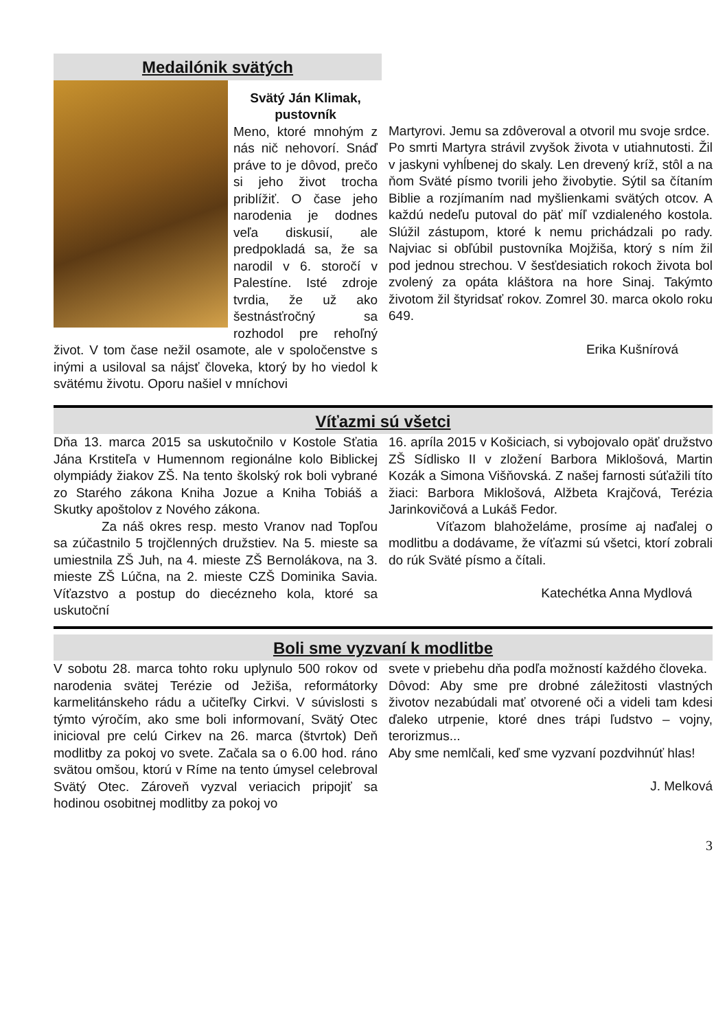Medailónik svätých
Svätý Ján Klimak, pustovník
Meno, ktoré mnohým z nás nič nehovorí. Snáď práve to je dôvod, prečo si jeho život trocha priblížiť. O čase jeho narodenia je dodnes veľa diskusií, ale predpokladá sa, že sa narodil v 6. storočí v Palestíne. Isté zdroje tvrdia, že už ako šestnásťročný sa rozhodol pre rehoľný život. V tom čase nežil osamote, ale v spoločenstve s inými a usiloval sa nájsť človeka, ktorý by ho viedol k svätému životu. Oporu našiel v mníchovi
Martyrovi. Jemu sa zdôveroval a otvoril mu svoje srdce.
Po smrti Martyra strávil zvyšok života v utiahnutosti. Žil v jaskyni vyhĺbenej do skaly. Len drevený kríž, stôl a na ňom Sväté písmo tvorili jeho živobytie. Sýtil sa čítaním Biblie a rozjímaním nad myšlienkami svätých otcov. A každú nedeľu putoval do päť míľ vzdialeného kostola. Slúžil zástupom, ktoré k nemu prichádzali po rady. Najviac si obľúbil pustovníka Mojžiša, ktorý s ním žil pod jednou strechou. V šesťdesiatich rokoch života bol zvolený za opáta kláštora na hore Sinaj. Takýmto životom žil štyridsať rokov. Zomrel 30. marca okolo roku 649.
Erika Kušnírová
Víťazmi sú všetci
Dňa 13. marca 2015 sa uskutočnilo v Kostole Sťatia Jána Krstiteľa v Humennom regionálne kolo Biblickej olympiády žiakov ZŠ. Na tento školský rok boli vybrané zo Starého zákona Kniha Jozue a Kniha Tobiáš a Skutky apoštolov z Nového zákona.
Za náš okres resp. mesto Vranov nad Topľou sa zúčastnilo 5 trojčlenných družstiev. Na 5. mieste sa umiestnila ZŠ Juh, na 4. mieste ZŠ Bernolákova, na 3. mieste ZŠ Lúčna, na 2. mieste CZŠ Dominika Savia. Víťazstvo a postup do diecézneho kola, ktoré sa uskutoční
16. apríla 2015 v Košiciach, si vybojovalo opäť družstvo ZŠ Sídlisko II v zložení Barbora Miklošová, Martin Kozák a Simona Višňovská. Z našej farnosti súťažili títo žiaci: Barbora Miklošová, Alžbeta Krajčová, Terézia Jarinkovičová a Lukáš Fedor.
Víťazom blahoželáme, prosíme aj naďalej o modlitbu a dodávame, že víťazmi sú všetci, ktorí zobrali do rúk Sväté písmo a čítali.
Katechétka Anna Mydlová
Boli sme vyzvaní k modlitbe
V sobotu 28. marca tohto roku uplynulo 500 rokov od narodenia svätej Terézie od Ježiša, reformátorky karmelitánskeho rádu a učiteľky Cirkvi. V súvislosti s týmto výročím, ako sme boli informovaní, Svätý Otec inicioval pre celú Cirkev na 26. marca (štvrtok) Deň modlitby za pokoj vo svete. Začala sa o 6.00 hod. ráno svätou omšou, ktorú v Ríme na tento úmysel celebroval Svätý Otec. Zároveň vyzval veriacich pripojiť sa hodinou osobitnej modlitby za pokoj vo
svete v priebehu dňa podľa možností každého človeka.
Dôvod: Aby sme pre drobné záležitosti vlastných životov nezabúdali mať otvorené oči a videli tam kdesi ďaleko utrpenie, ktoré dnes trápi ľudstvo – vojny, terorizmus...
Aby sme nemlčali, keď sme vyzvaní pozdvihnúť hlas!
J. Melková
3